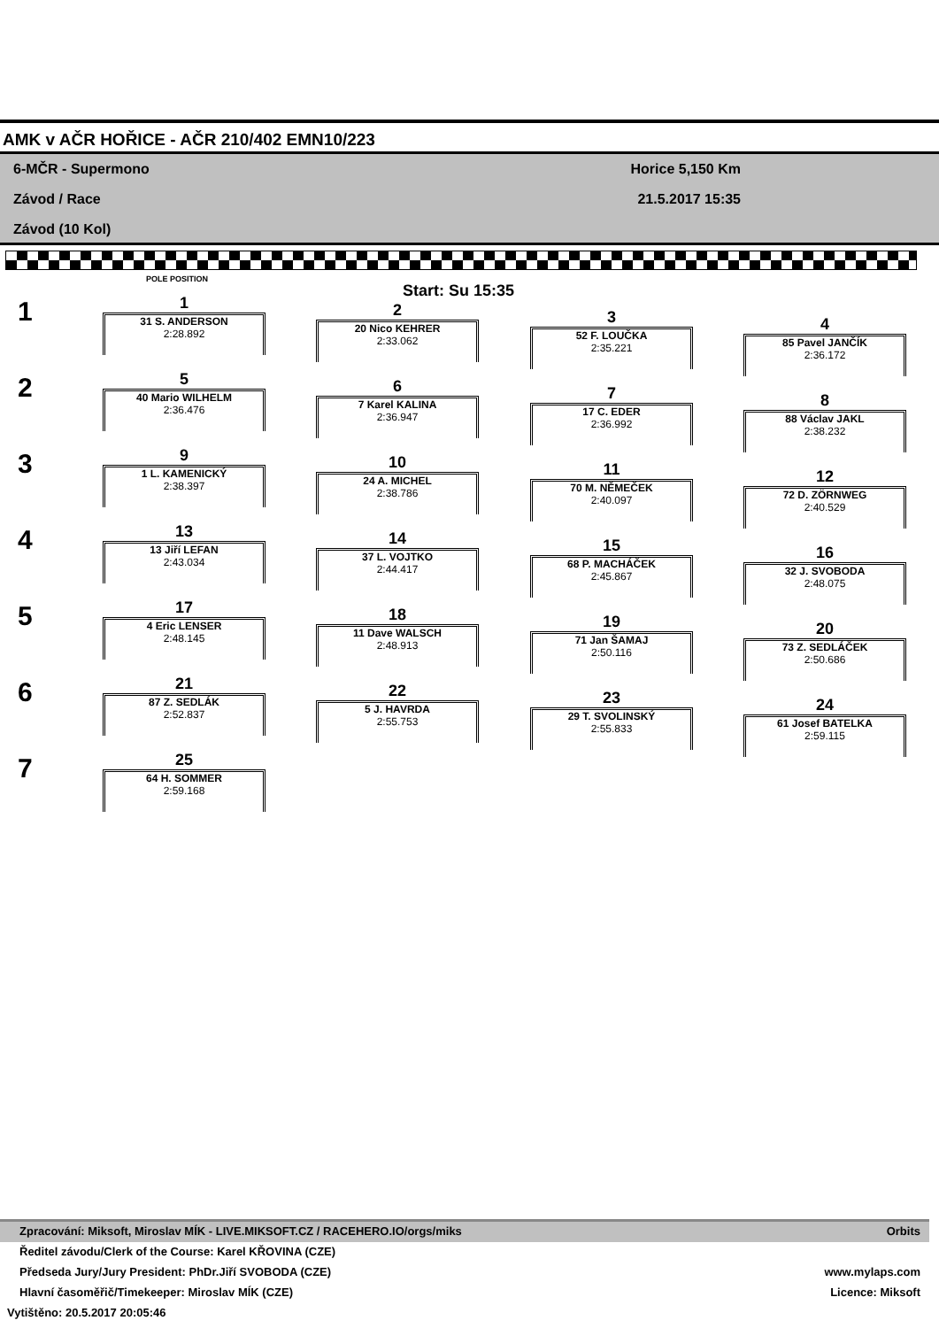AMK v AČR HOŘICE - AČR 210/402 EMN10/223
6-MČR - Supermono Horice 5,150 Km
Závod / Race 21.5.2017 15:35
Závod (10 Kol)
POLE POSITION
Start: Su 15:35
1
2
3
4
5
6
7
1
31 S. ANDERSON
2:28.892
2
20 Nico KEHRER
2:33.062
3
52 F. LOUČKA
2:35.221
4
85 Pavel JANČÍK
2:36.172
5
40 Mario WILHELM
2:36.476
6
7 Karel KALINA
2:36.947
7
17 C. EDER
2:36.992
8
88 Václav JAKL
2:38.232
9
1 L. KAMENICKÝ
2:38.397
10
24 A. MICHEL
2:38.786
11
70 M. NĚMEČEK
2:40.097
12
72 D. ZÖRNWEG
2:40.529
13
13 Jiří LEFAN
2:43.034
14
37 L. VOJTKO
2:44.417
15
68 P. MACHÁČEK
2:45.867
16
32 J. SVOBODA
2:48.075
17
4 Eric LENSER
2:48.145
18
11 Dave WALSCH
2:48.913
19
71 Jan ŠAMAJ
2:50.116
20
73 Z. SEDLÁČEK
2:50.686
21
87 Z. SEDLÁK
2:52.837
22
5 J. HAVRDA
2:55.753
23
29 T. SVOLINSKÝ
2:55.833
24
61 Josef BATELKA
2:59.115
25
64 H. SOMMER
2:59.168
Zpracování: Miksoft, Miroslav MÍK - LIVE.MIKSOFT.CZ / RACEHERO.IO/orgs/miks Orbits
Ředitel závodu/Clerk of the Course: Karel KŘOVINA (CZE)
Předseda Jury/Jury President: PhDr.Jiří SVOBODA (CZE) www.mylaps.com
Hlavní časoměřič/Timekeeper: Miroslav MÍK (CZE) Licence: Miksoft
Vytištěno: 20.5.2017 20:05:46